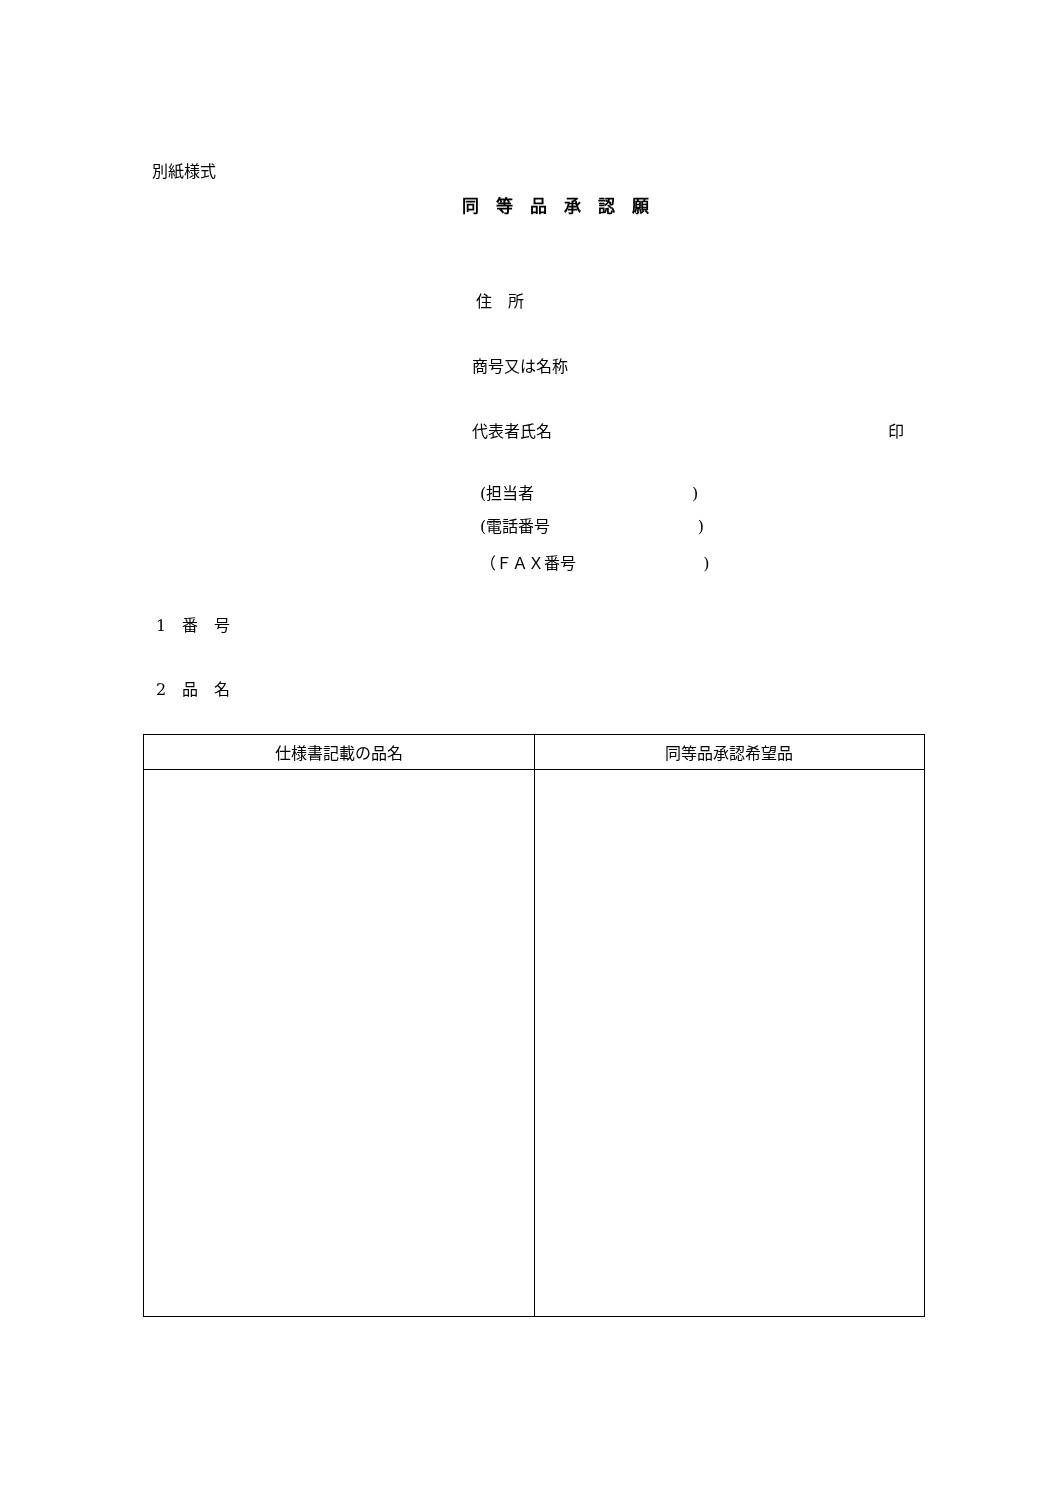別紙様式
同　等　品　承　認　願
住　所
商号又は名称
代表者氏名
印
(担当者 )
(電話番号 )
（ＦＡＸ番号 )
1　番　号
2　品　名
| 仕様書記載の品名 | 同等品承認希望品 |
| --- | --- |